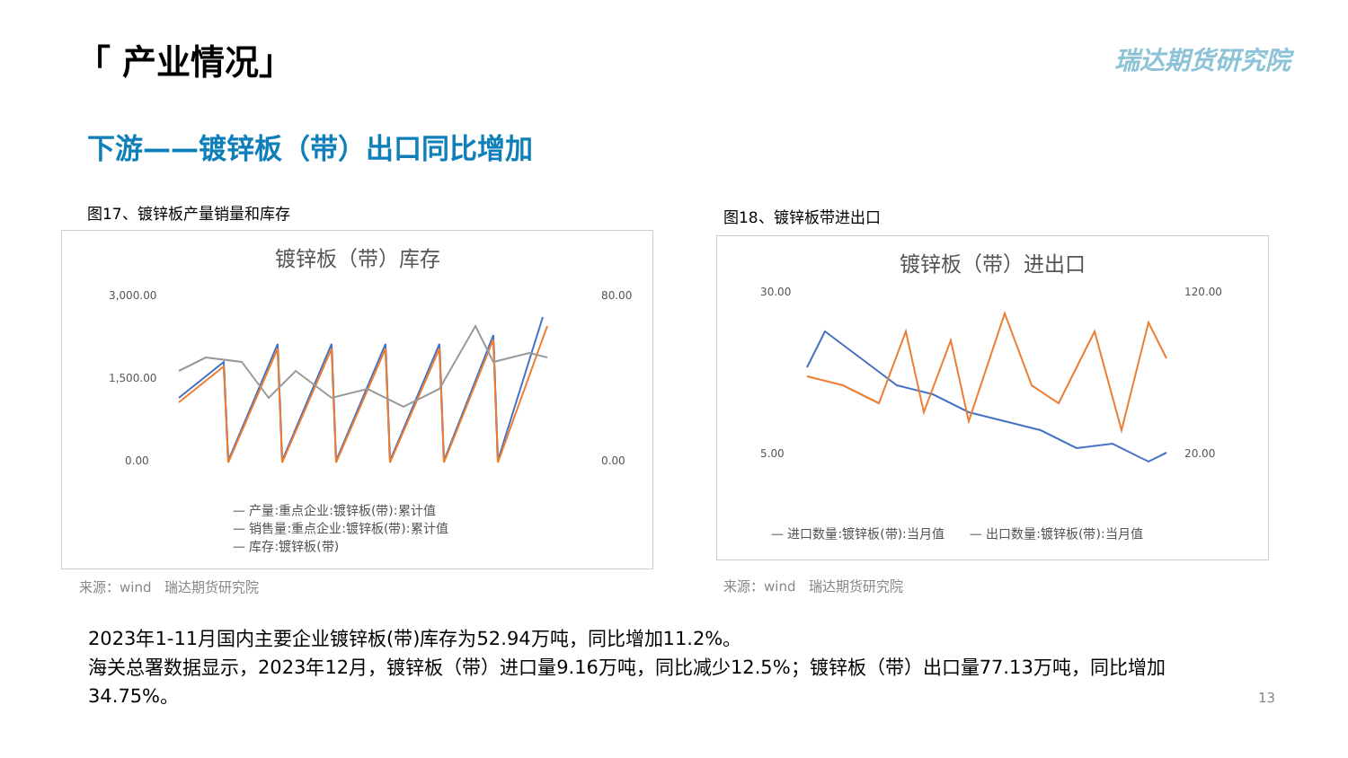「 产业情况」 瑞达期货研究院
下游——镀锌板（带）出口同比增加
图17、镀锌板产量销量和库存
镀锌板（带）库存
3,000.00
1,500.00
0.00
80.00
0.00
— 产量:重点企业:镀锌板(带):累计值
— 销售量:重点企业:镀锌板(带):累计值
— 库存:镀锌板(带)
来源：wind　瑞达期货研究院
图18、镀锌板带进出口
镀锌板（带）进出口
30.00
5.00
120.00
20.00
— 进口数量:镀锌板(带):当月值　　— 出口数量:镀锌板(带):当月值
来源：wind　瑞达期货研究院
2023年1-11月国内主要企业镀锌板(带)库存为52.94万吨，同比增加11.2%。
海关总署数据显示，2023年12月，镀锌板（带）进口量9.16万吨，同比减少12.5%；镀锌板（带）出口量77.13万吨，同比增加34.75%。
13